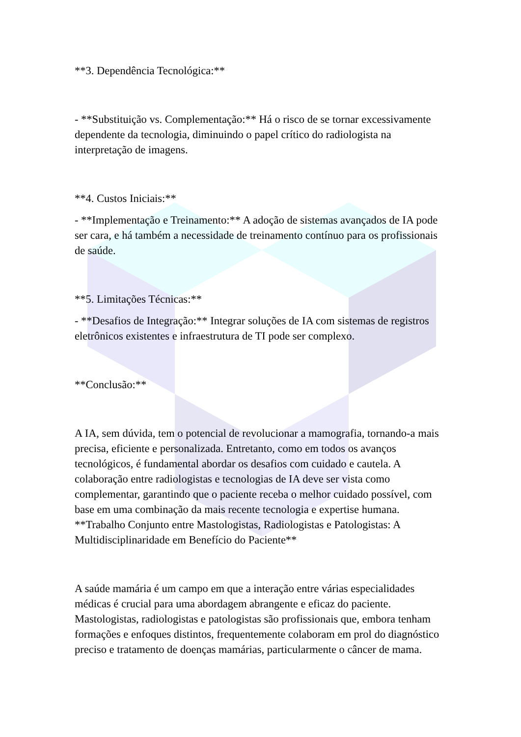**3. Dependência Tecnológica:**
- **Substituição vs. Complementação:** Há o risco de se tornar excessivamente dependente da tecnologia, diminuindo o papel crítico do radiologista na interpretação de imagens.
**4. Custos Iniciais:**
- **Implementação e Treinamento:** A adoção de sistemas avançados de IA pode ser cara, e há também a necessidade de treinamento contínuo para os profissionais de saúde.
**5. Limitações Técnicas:**
- **Desafios de Integração:** Integrar soluções de IA com sistemas de registros eletrônicos existentes e infraestrutura de TI pode ser complexo.
**Conclusão:**
A IA, sem dúvida, tem o potencial de revolucionar a mamografia, tornando-a mais precisa, eficiente e personalizada. Entretanto, como em todos os avanços tecnológicos, é fundamental abordar os desafios com cuidado e cautela. A colaboração entre radiologistas e tecnologias de IA deve ser vista como complementar, garantindo que o paciente receba o melhor cuidado possível, com base em uma combinação da mais recente tecnologia e expertise humana. **Trabalho Conjunto entre Mastologistas, Radiologistas e Patologistas: A Multidisciplinaridade em Benefício do Paciente**
A saúde mamária é um campo em que a interação entre várias especialidades médicas é crucial para uma abordagem abrangente e eficaz do paciente. Mastologistas, radiologistas e patologistas são profissionais que, embora tenham formações e enfoques distintos, frequentemente colaboram em prol do diagnóstico preciso e tratamento de doenças mamárias, particularmente o câncer de mama.